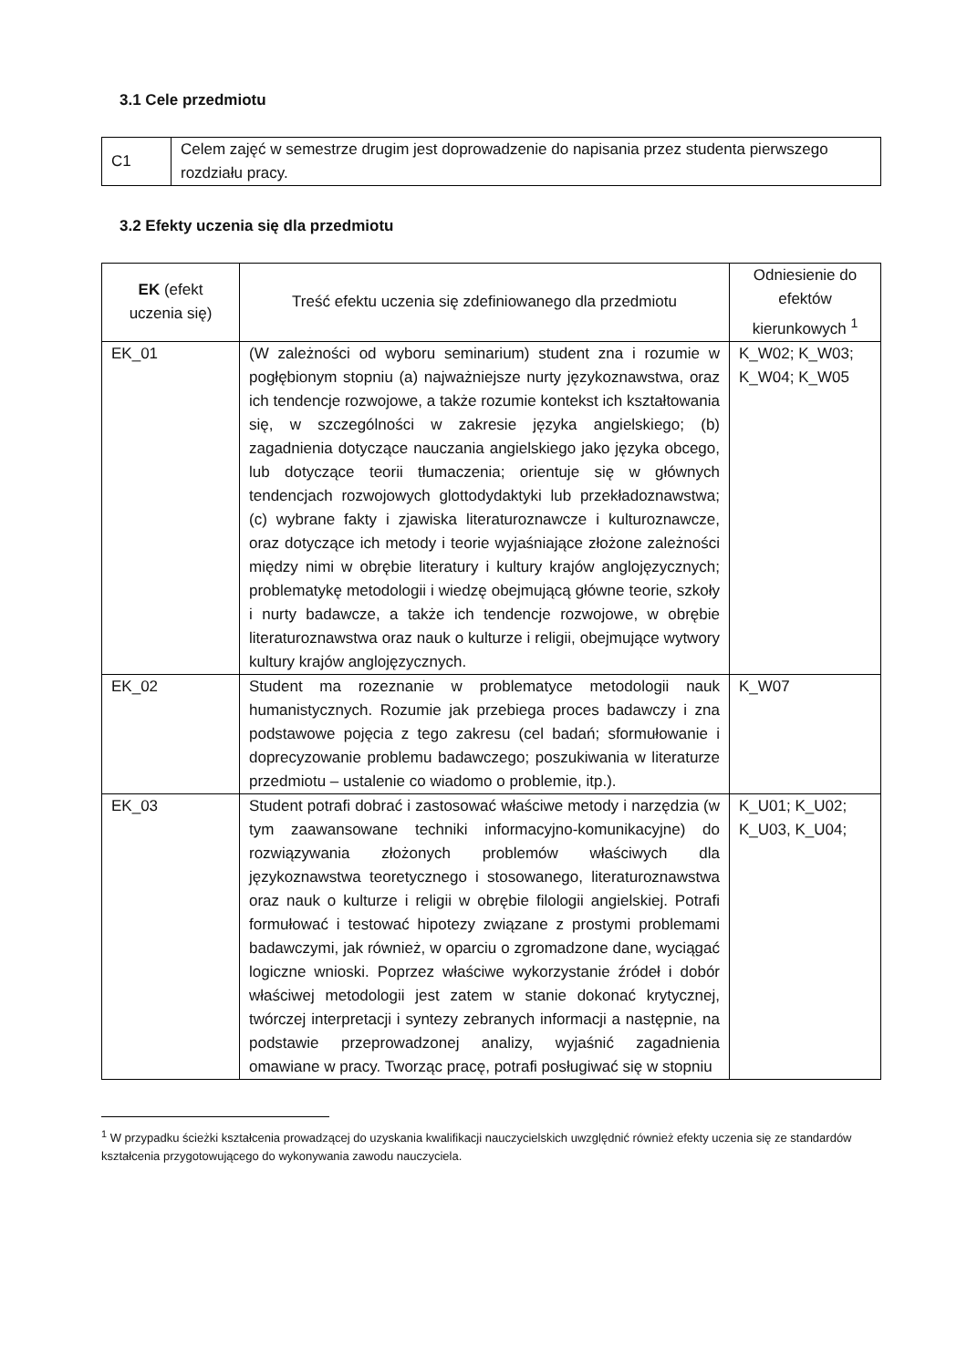3.1 Cele przedmiotu
| C1 | Celem zajęć w semestrze drugim jest doprowadzenie do napisania przez studenta pierwszego rozdziału pracy. |
3.2 Efekty uczenia się dla przedmiotu
| EK (efekt uczenia się) | Treść efektu uczenia się zdefiniowanego dla przedmiotu | Odniesienie do efektów kierunkowych <sup>1</sup> |
| --- | --- | --- |
| EK_01 | (W zależności od wyboru seminarium) student zna i rozumie w pogłębionym stopniu (a) najważniejsze nurty językoznawstwa, oraz ich tendencje rozwojowe, a także rozumie kontekst ich kształtowania się, w szczególności w zakresie języka angielskiego; (b) zagadnienia dotyczące nauczania angielskiego jako języka obcego, lub dotyczące teorii tłumaczenia; orientuje się w głównych tendencjach rozwojowych glottodydaktyki lub przekładoznawstwa; (c) wybrane fakty i zjawiska literaturoznawcze i kulturoznawcze, oraz dotyczące ich metody i teorie wyjaśniające złożone zależności między nimi w obrębie literatury i kultury krajów anglojęzycznych; problematykę metodologii i wiedzę obejmującą główne teorie, szkoły i nurty badawcze, a także ich tendencje rozwojowe, w obrębie literaturoznawstwa oraz nauk o kulturze i religii, obejmujące wytwory kultury krajów anglojęzycznych. | K_W02; K_W03; K_W04; K_W05 |
| EK_02 | Student ma rozeznanie w problematyce metodologii nauk humanistycznych. Rozumie jak przebiega proces badawczy i zna podstawowe pojęcia z tego zakresu (cel badań; sformułowanie i doprecyzowanie problemu badawczego; poszukiwania w literaturze przedmiotu – ustalenie co wiadomo o problemie, itp.). | K_W07 |
| EK_03 | Student potrafi dobrać i zastosować właściwe metody i narzędzia (w tym zaawansowane techniki informacyjno-komunikacyjne) do rozwiązywania złożonych problemów właściwych dla językoznawstwa teoretycznego i stosowanego, literaturoznawstwa oraz nauk o kulturze i religii w obrębie filologii angielskiej. Potrafi formułować i testować hipotezy związane z prostymi problemami badawczymi, jak również, w oparciu o zgromadzone dane, wyciągać logiczne wnioski. Poprzez właściwe wykorzystanie źródeł i dobór właściwej metodologii jest zatem w stanie dokonać krytycznej, twórczej interpretacji i syntezy zebranych informacji a następnie, na podstawie przeprowadzonej analizy, wyjaśnić zagadnienia omawiane w pracy. Tworząc pracę, potrafi posługiwać się w stopniu | K_U01; K_U02; K_U03, K_U04; |
<sup>1</sup> W przypadku ścieżki kształcenia prowadzącej do uzyskania kwalifikacji nauczycielskich uwzględnić również efekty uczenia się ze standardów kształcenia przygotowującego do wykonywania zawodu nauczyciela.